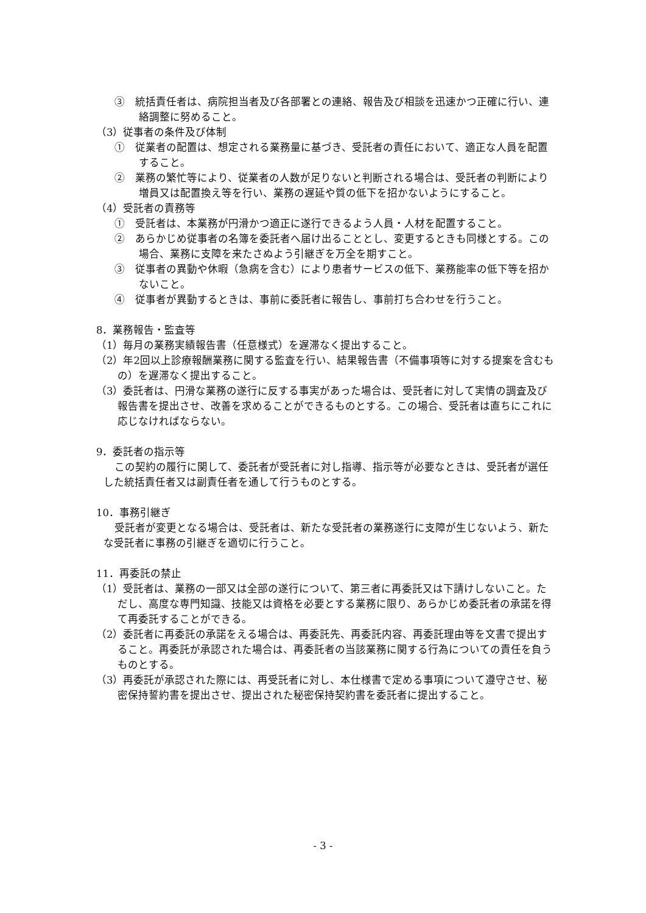③　統括責任者は、病院担当者及び各部署との連絡、報告及び相談を迅速かつ正確に行い、連絡調整に努めること。
（3）従事者の条件及び体制
①　従業者の配置は、想定される業務量に基づき、受託者の責任において、適正な人員を配置すること。
②　業務の繁忙等により、従業者の人数が足りないと判断される場合は、受託者の判断により増員又は配置換え等を行い、業務の遅延や質の低下を招かないようにすること。
（4）受託者の責務等
①　受託者は、本業務が円滑かつ適正に遂行できるよう人員・人材を配置すること。
②　あらかじめ従事者の名簿を委託者へ届け出ることとし、変更するときも同様とする。この場合、業務に支障を来たさぬよう引継ぎを万全を期すこと。
③　従事者の異動や休暇（急病を含む）により患者サービスの低下、業務能率の低下等を招かないこと。
④　従事者が異動するときは、事前に委託者に報告し、事前打ち合わせを行うこと。
8．業務報告・監査等
（1）毎月の業務実績報告書（任意様式）を遅滞なく提出すること。
（2）年2回以上診療報酬業務に関する監査を行い、結果報告書（不備事項等に対する提案を含むもの）を遅滞なく提出すること。
（3）委託者は、円滑な業務の遂行に反する事実があった場合は、受託者に対して実情の調査及び報告書を提出させ、改善を求めることができるものとする。この場合、受託者は直ちにこれに応じなければならない。
9．委託者の指示等
この契約の履行に関して、委託者が受託者に対し指導、指示等が必要なときは、受託者が選任した統括責任者又は副責任者を通して行うものとする。
10．事務引継ぎ
受託者が変更となる場合は、受託者は、新たな受託者の業務遂行に支障が生じないよう、新たな受託者に事務の引継ぎを適切に行うこと。
11．再委託の禁止
（1）受託者は、業務の一部又は全部の遂行について、第三者に再委託又は下請けしないこと。ただし、高度な専門知識、技能又は資格を必要とする業務に限り、あらかじめ委託者の承諾を得て再委託することができる。
（2）委託者に再委託の承諾をえる場合は、再委託先、再委託内容、再委託理由等を文書で提出すること。再委託が承認された場合は、再委託者の当該業務に関する行為についての責任を負うものとする。
（3）再委託が承認された際には、再受託者に対し、本仕様書で定める事項について遵守させ、秘密保持誓約書を提出させ、提出された秘密保持契約書を委託者に提出すること。
- 3 -